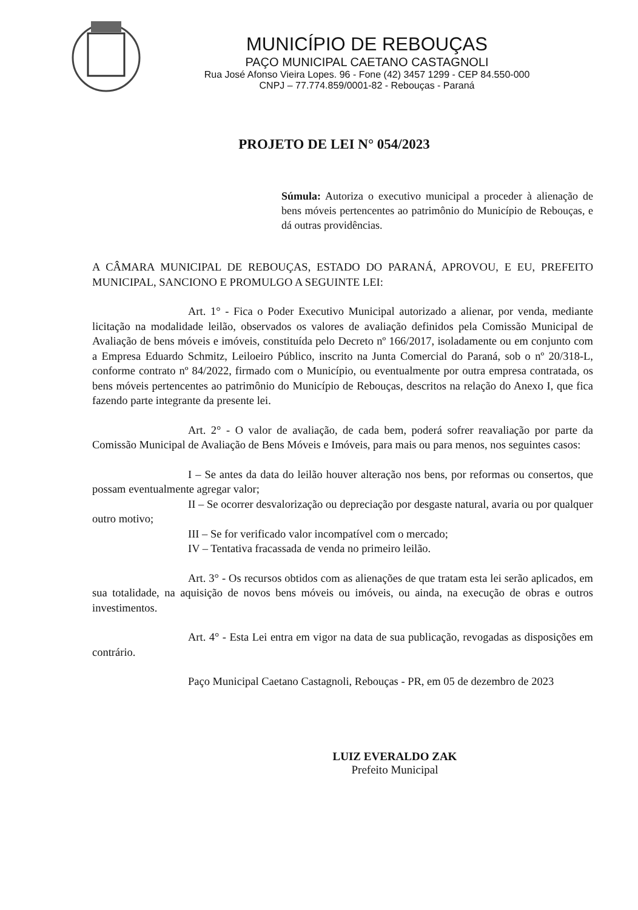MUNICÍPIO DE REBOUÇAS
PAÇO MUNICIPAL CAETANO CASTAGNOLI
Rua José Afonso Vieira Lopes. 96 - Fone (42) 3457 1299 - CEP 84.550-000
CNPJ – 77.774.859/0001-82 - Rebouças - Paraná
PROJETO DE LEI N° 054/2023
Súmula: Autoriza o executivo municipal a proceder à alienação de bens móveis pertencentes ao patrimônio do Município de Rebouças, e dá outras providências.
A CÂMARA MUNICIPAL DE REBOUÇAS, ESTADO DO PARANÁ, APROVOU, E EU, PREFEITO MUNICIPAL, SANCIONO E PROMULGO A SEGUINTE LEI:
Art. 1° - Fica o Poder Executivo Municipal autorizado a alienar, por venda, mediante licitação na modalidade leilão, observados os valores de avaliação definidos pela Comissão Municipal de Avaliação de bens móveis e imóveis, constituída pelo Decreto nº 166/2017, isoladamente ou em conjunto com a Empresa Eduardo Schmitz, Leiloeiro Público, inscrito na Junta Comercial do Paraná, sob o nº 20/318-L, conforme contrato nº 84/2022, firmado com o Município, ou eventualmente por outra empresa contratada, os bens móveis pertencentes ao patrimônio do Município de Rebouças, descritos na relação do Anexo I, que fica fazendo parte integrante da presente lei.
Art. 2° - O valor de avaliação, de cada bem, poderá sofrer reavaliação por parte da Comissão Municipal de Avaliação de Bens Móveis e Imóveis, para mais ou para menos, nos seguintes casos:
I – Se antes da data do leilão houver alteração nos bens, por reformas ou consertos, que possam eventualmente agregar valor;
II – Se ocorrer desvalorização ou depreciação por desgaste natural, avaria ou por qualquer outro motivo;
III – Se for verificado valor incompatível com o mercado;
IV – Tentativa fracassada de venda no primeiro leilão.
Art. 3° - Os recursos obtidos com as alienações de que tratam esta lei serão aplicados, em sua totalidade, na aquisição de novos bens móveis ou imóveis, ou ainda, na execução de obras e outros investimentos.
Art. 4° - Esta Lei entra em vigor na data de sua publicação, revogadas as disposições em contrário.
Paço Municipal Caetano Castagnoli, Rebouças - PR, em 05 de dezembro de 2023
LUIZ EVERALDO ZAK
Prefeito Municipal